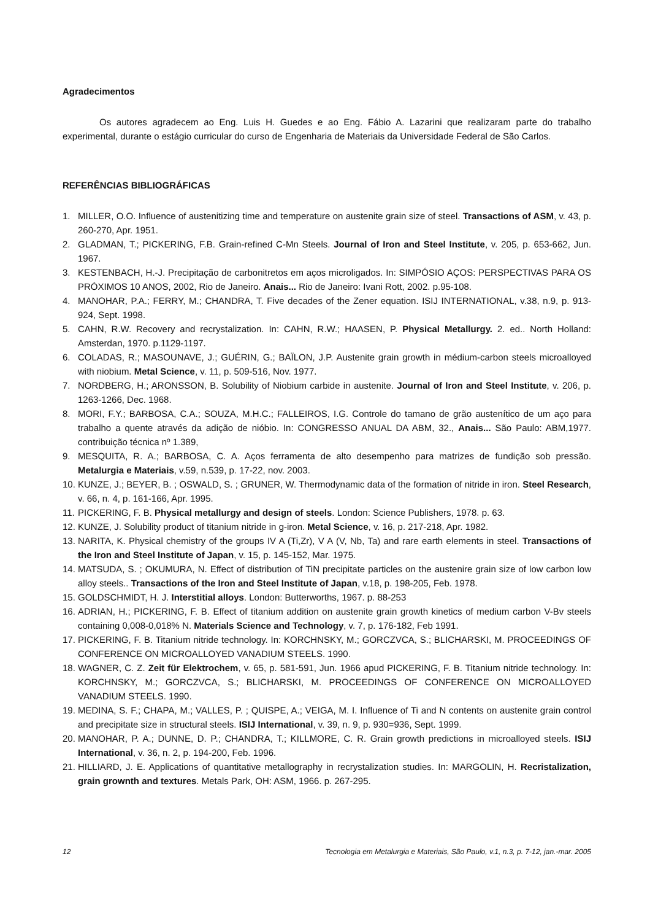Agradecimentos
Os autores agradecem ao Eng. Luis H. Guedes e ao Eng. Fábio A. Lazarini que realizaram parte do trabalho experimental, durante o estágio curricular do curso de Engenharia de Materiais da Universidade Federal de São Carlos.
REFERÊNCIAS BIBLIOGRÁFICAS
1. MILLER, O.O. Influence of austenitizing time and temperature on austenite grain size of steel. Transactions of ASM, v. 43, p. 260-270, Apr. 1951.
2. GLADMAN, T.; PICKERING, F.B. Grain-refined C-Mn Steels. Journal of Iron and Steel Institute, v. 205, p. 653-662, Jun. 1967.
3. KESTENBACH, H.-J. Precipitação de carbonitretos em aços microligados. In: SIMPÓSIO AÇOS: PERSPECTIVAS PARA OS PRÓXIMOS 10 ANOS, 2002, Rio de Janeiro. Anais... Rio de Janeiro: Ivani Rott, 2002. p.95-108.
4. MANOHAR, P.A.; FERRY, M.; CHANDRA, T. Five decades of the Zener equation. ISIJ INTERNATIONAL, v.38, n.9, p. 913-924, Sept. 1998.
5. CAHN, R.W. Recovery and recrystalization. In: CAHN, R.W.; HAASEN, P. Physical Metallurgy. 2. ed.. North Holland: Amsterdan, 1970. p.1129-1197.
6. COLADAS, R.; MASOUNAVE, J.; GUÉRIN, G.; BAÏLON, J.P. Austenite grain growth in médium-carbon steels microalloyed with niobium. Metal Science, v. 11, p. 509-516, Nov. 1977.
7. NORDBERG, H.; ARONSSON, B. Solubility of Niobium carbide in austenite. Journal of Iron and Steel Institute, v. 206, p. 1263-1266, Dec. 1968.
8. MORI, F.Y.; BARBOSA, C.A.; SOUZA, M.H.C.; FALLEIROS, I.G. Controle do tamano de grão austenítico de um aço para trabalho a quente através da adição de nióbio. In: CONGRESSO ANUAL DA ABM, 32., Anais... São Paulo: ABM,1977. contribuição técnica nº 1.389,
9. MESQUITA, R. A.; BARBOSA, C. A. Aços ferramenta de alto desempenho para matrizes de fundição sob pressão. Metalurgia e Materiais, v.59, n.539, p. 17-22, nov. 2003.
10. KUNZE, J.; BEYER, B. ; OSWALD, S. ; GRUNER, W. Thermodynamic data of the formation of nitride in iron. Steel Research, v. 66, n. 4, p. 161-166, Apr. 1995.
11. PICKERING, F. B. Physical metallurgy and design of steels. London: Science Publishers, 1978. p. 63.
12. KUNZE, J. Solubility product of titanium nitride in g-iron. Metal Science, v. 16, p. 217-218, Apr. 1982.
13. NARITA, K. Physical chemistry of the groups IV A (Ti,Zr), V A (V, Nb, Ta) and rare earth elements in steel. Transactions of the Iron and Steel Institute of Japan, v. 15, p. 145-152, Mar. 1975.
14. MATSUDA, S. ; OKUMURA, N. Effect of distribution of TiN precipitate particles on the austenire grain size of low carbon low alloy steels.. Transactions of the Iron and Steel Institute of Japan, v.18, p. 198-205, Feb. 1978.
15. GOLDSCHMIDT, H. J. Interstitial alloys. London: Butterworths, 1967. p. 88-253
16. ADRIAN, H.; PICKERING, F. B. Effect of titanium addition on austenite grain growth kinetics of medium carbon V-Bv steels containing 0,008-0,018% N. Materials Science and Technology, v. 7, p. 176-182, Feb 1991.
17. PICKERING, F. B. Titanium nitride technology. In: KORCHNSKY, M.; GORCZVCA, S.; BLICHARSKI, M. PROCEEDINGS OF CONFERENCE ON MICROALLOYED VANADIUM STEELS. 1990.
18. WAGNER, C. Z. Zeit für Elektrochem, v. 65, p. 581-591, Jun. 1966 apud PICKERING, F. B. Titanium nitride technology. In: KORCHNSKY, M.; GORCZVCA, S.; BLICHARSKI, M. PROCEEDINGS OF CONFERENCE ON MICROALLOYED VANADIUM STEELS. 1990.
19. MEDINA, S. F.; CHAPA, M.; VALLES, P. ; QUISPE, A.; VEIGA, M. I. Influence of Ti and N contents on austenite grain control and precipitate size in structural steels. ISIJ International, v. 39, n. 9, p. 930=936, Sept. 1999.
20. MANOHAR, P. A.; DUNNE, D. P.; CHANDRA, T.; KILLMORE, C. R. Grain growth predictions in microalloyed steels. ISIJ International, v. 36, n. 2, p. 194-200, Feb. 1996.
21. HILLIARD, J. E. Applications of quantitative metallography in recrystalization studies. In: MARGOLIN, H. Recristalization, grain grownth and textures. Metals Park, OH: ASM, 1966. p. 267-295.
12 Tecnologia em Metalurgia e Materiais, São Paulo, v.1, n.3, p. 7-12, jan.-mar. 2005